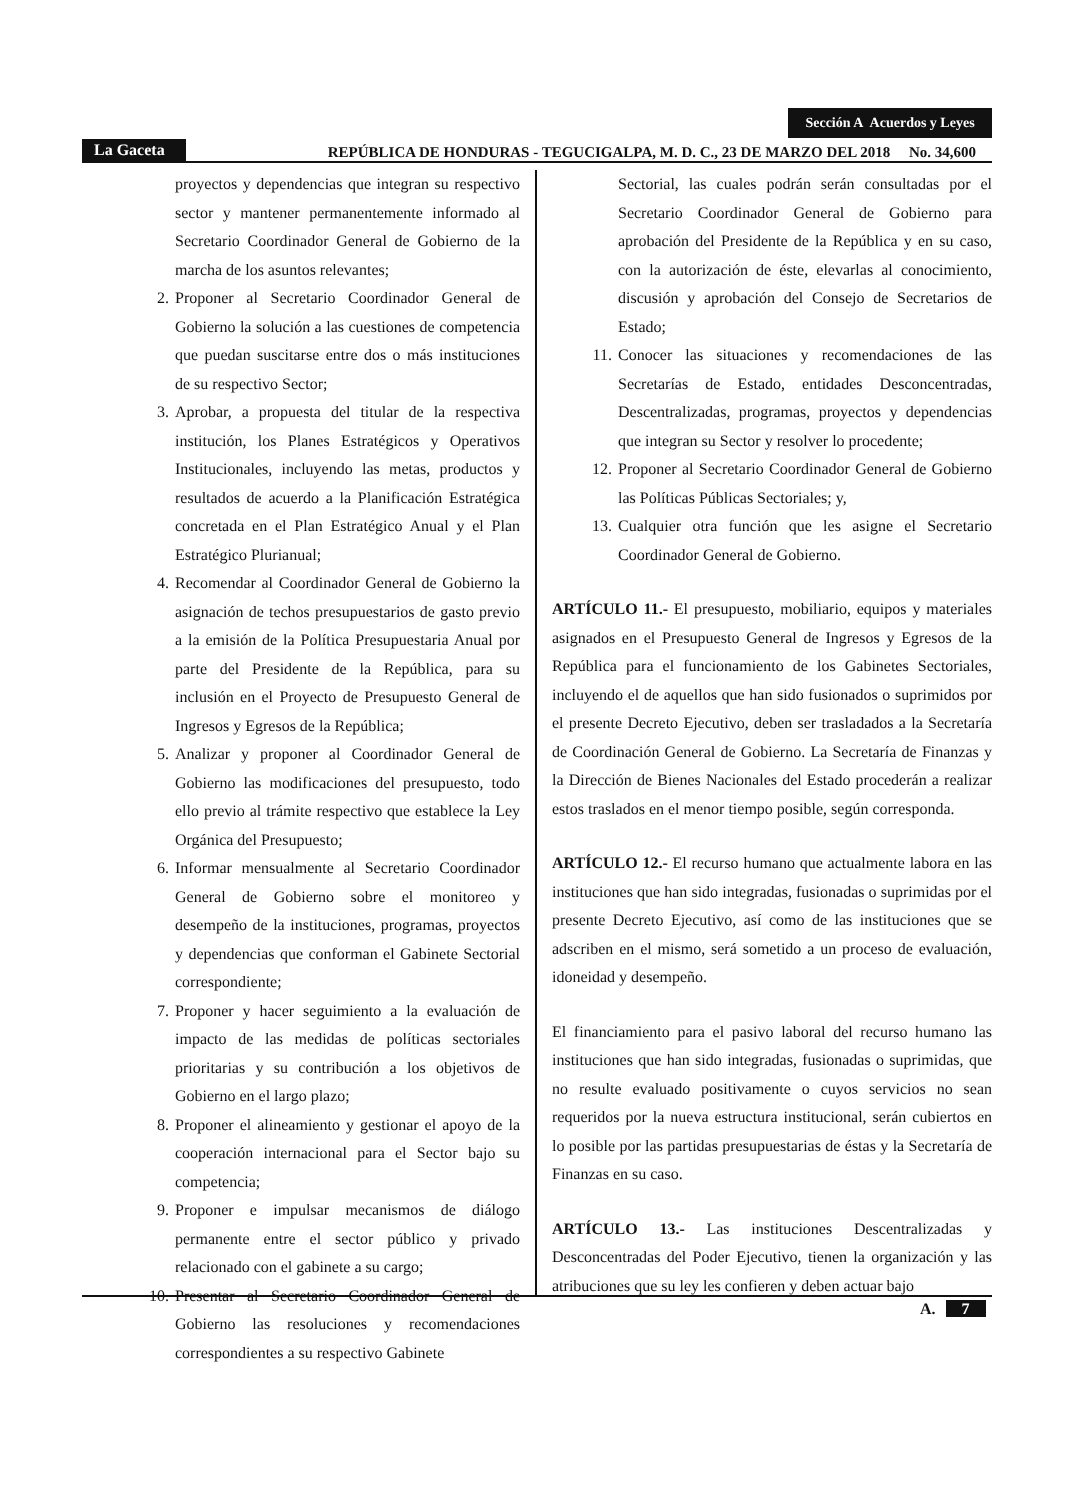Sección A Acuerdos y Leyes
La Gaceta
REPÚBLICA DE HONDURAS - TEGUCIGALPA, M. D. C., 23 DE MARZO DEL 2018 No. 34,600
proyectos y dependencias que integran su respectivo sector y mantener permanentemente informado al Secretario Coordinador General de Gobierno de la marcha de los asuntos relevantes;
2. Proponer al Secretario Coordinador General de Gobierno la solución a las cuestiones de competencia que puedan suscitarse entre dos o más instituciones de su respectivo Sector;
3. Aprobar, a propuesta del titular de la respectiva institución, los Planes Estratégicos y Operativos Institucionales, incluyendo las metas, productos y resultados de acuerdo a la Planificación Estratégica concretada en el Plan Estratégico Anual y el Plan Estratégico Plurianual;
4. Recomendar al Coordinador General de Gobierno la asignación de techos presupuestarios de gasto previo a la emisión de la Política Presupuestaria Anual por parte del Presidente de la República, para su inclusión en el Proyecto de Presupuesto General de Ingresos y Egresos de la República;
5. Analizar y proponer al Coordinador General de Gobierno las modificaciones del presupuesto, todo ello previo al trámite respectivo que establece la Ley Orgánica del Presupuesto;
6. Informar mensualmente al Secretario Coordinador General de Gobierno sobre el monitoreo y desempeño de la instituciones, programas, proyectos y dependencias que conforman el Gabinete Sectorial correspondiente;
7. Proponer y hacer seguimiento a la evaluación de impacto de las medidas de políticas sectoriales prioritarias y su contribución a los objetivos de Gobierno en el largo plazo;
8. Proponer el alineamiento y gestionar el apoyo de la cooperación internacional para el Sector bajo su competencia;
9. Proponer e impulsar mecanismos de diálogo permanente entre el sector público y privado relacionado con el gabinete a su cargo;
10. Presentar al Secretario Coordinador General de Gobierno las resoluciones y recomendaciones correspondientes a su respectivo Gabinete
Sectorial, las cuales podrán serán consultadas por el Secretario Coordinador General de Gobierno para aprobación del Presidente de la República y en su caso, con la autorización de éste, elevarlas al conocimiento, discusión y aprobación del Consejo de Secretarios de Estado;
11. Conocer las situaciones y recomendaciones de las Secretarías de Estado, entidades Desconcentradas, Descentralizadas, programas, proyectos y dependencias que integran su Sector y resolver lo procedente;
12. Proponer al Secretario Coordinador General de Gobierno las Políticas Públicas Sectoriales; y,
13. Cualquier otra función que les asigne el Secretario Coordinador General de Gobierno.
ARTÍCULO 11.- El presupuesto, mobiliario, equipos y materiales asignados en el Presupuesto General de Ingresos y Egresos de la República para el funcionamiento de los Gabinetes Sectoriales, incluyendo el de aquellos que han sido fusionados o suprimidos por el presente Decreto Ejecutivo, deben ser trasladados a la Secretaría de Coordinación General de Gobierno. La Secretaría de Finanzas y la Dirección de Bienes Nacionales del Estado procederán a realizar estos traslados en el menor tiempo posible, según corresponda.
ARTÍCULO 12.- El recurso humano que actualmente labora en las instituciones que han sido integradas, fusionadas o suprimidas por el presente Decreto Ejecutivo, así como de las instituciones que se adscriben en el mismo, será sometido a un proceso de evaluación, idoneidad y desempeño.
El financiamiento para el pasivo laboral del recurso humano las instituciones que han sido integradas, fusionadas o suprimidas, que no resulte evaluado positivamente o cuyos servicios no sean requeridos por la nueva estructura institucional, serán cubiertos en lo posible por las partidas presupuestarias de éstas y la Secretaría de Finanzas en su caso.
ARTÍCULO 13.- Las instituciones Descentralizadas y Desconcentradas del Poder Ejecutivo, tienen la organización y las atribuciones que su ley les confieren y deben actuar bajo
A. 7